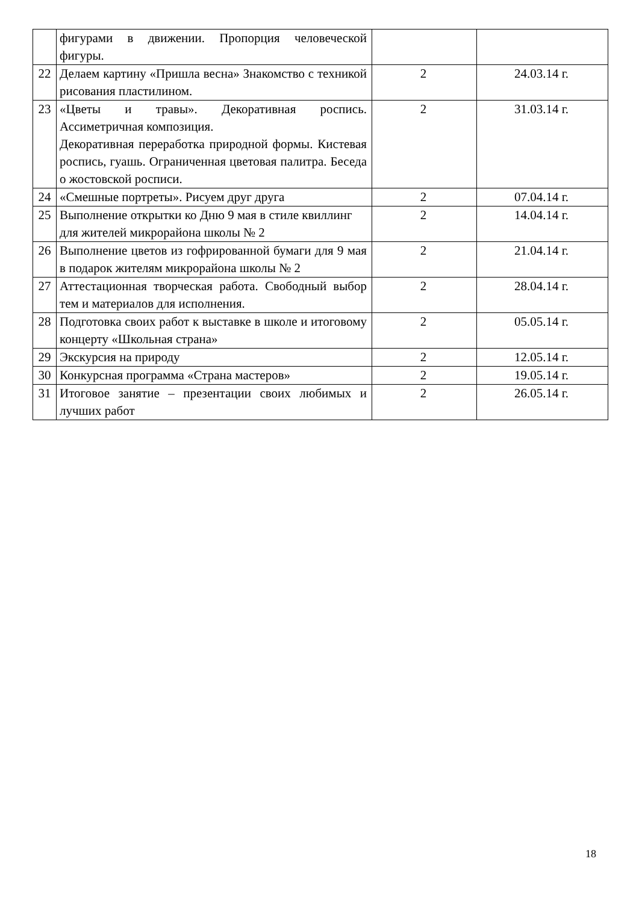| | фигурами в движении. Пропорция человеческой фигуры. | | |
| 22 | Делаем картину «Пришла весна» Знакомство с техникой рисования пластилином. | 2 | 24.03.14 г. |
| 23 | «Цветы и травы». Декоративная роспись. Ассиметричная композиция. Декоративная переработка природной формы. Кистевая роспись, гуашь. Ограниченная цветовая палитра. Беседа о жостовской росписи. | 2 | 31.03.14 г. |
| 24 | «Смешные портреты». Рисуем друг друга | 2 | 07.04.14 г. |
| 25 | Выполнение открытки ко Дню 9 мая в стиле квиллинг для жителей микрорайона школы № 2 | 2 | 14.04.14 г. |
| 26 | Выполнение цветов из гофрированной бумаги для 9 мая в подарок жителям микрорайона школы № 2 | 2 | 21.04.14 г. |
| 27 | Аттестационная творческая работа. Свободный выбор тем и материалов для исполнения. | 2 | 28.04.14 г. |
| 28 | Подготовка своих работ к выставке в школе и итоговому концерту «Школьная страна» | 2 | 05.05.14 г. |
| 29 | Экскурсия на природу | 2 | 12.05.14 г. |
| 30 | Конкурсная программа «Страна мастеров» | 2 | 19.05.14 г. |
| 31 | Итоговое занятие – презентации своих любимых и лучших работ | 2 | 26.05.14 г. |
18